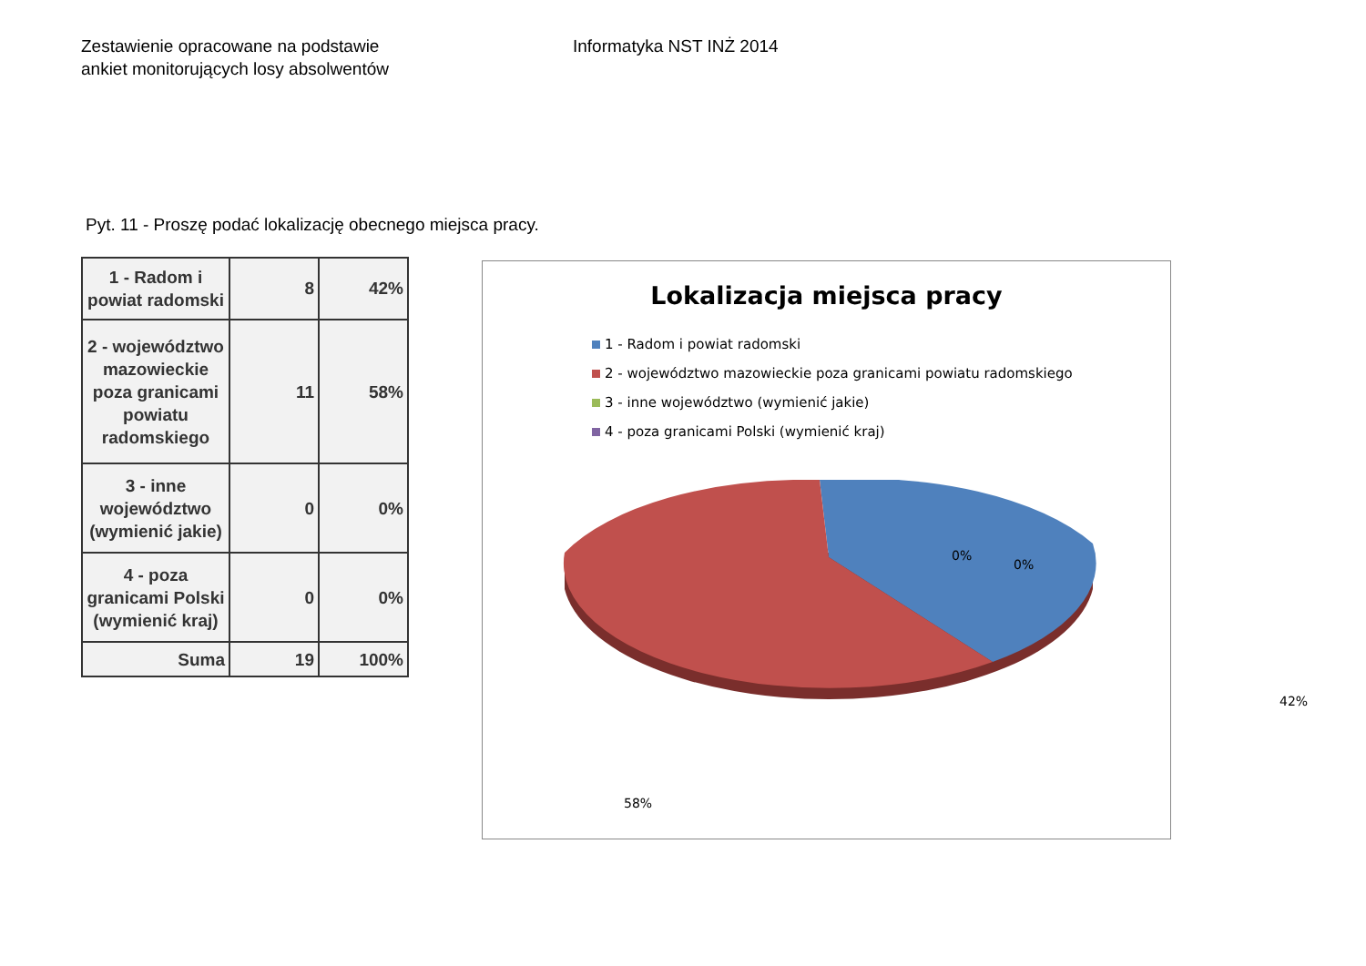Zestawienie opracowane na podstawie
ankiet monitorujących losy absolwentów
Informatyka NST INŻ 2014
Pyt. 11 - Proszę podać lokalizację obecnego miejsca pracy.
| 1 - Radom i powiat radomski | 8 | 42% |
| 2 - województwo mazowieckie poza granicami powiatu radomskiego | 11 | 58% |
| 3 - inne województwo (wymienić jakie) | 0 | 0% |
| 4 - poza granicami Polski (wymienić kraj) | 0 | 0% |
| Suma | 19 | 100% |
Lokalizacja miejsca pracy
1 - Radom i powiat radomski
2 - województwo mazowieckie poza granicami powiatu radomskiego
3 - inne województwo (wymienić jakie)
4 - poza granicami Polski (wymienić kraj)
0%
0%
42%
58%